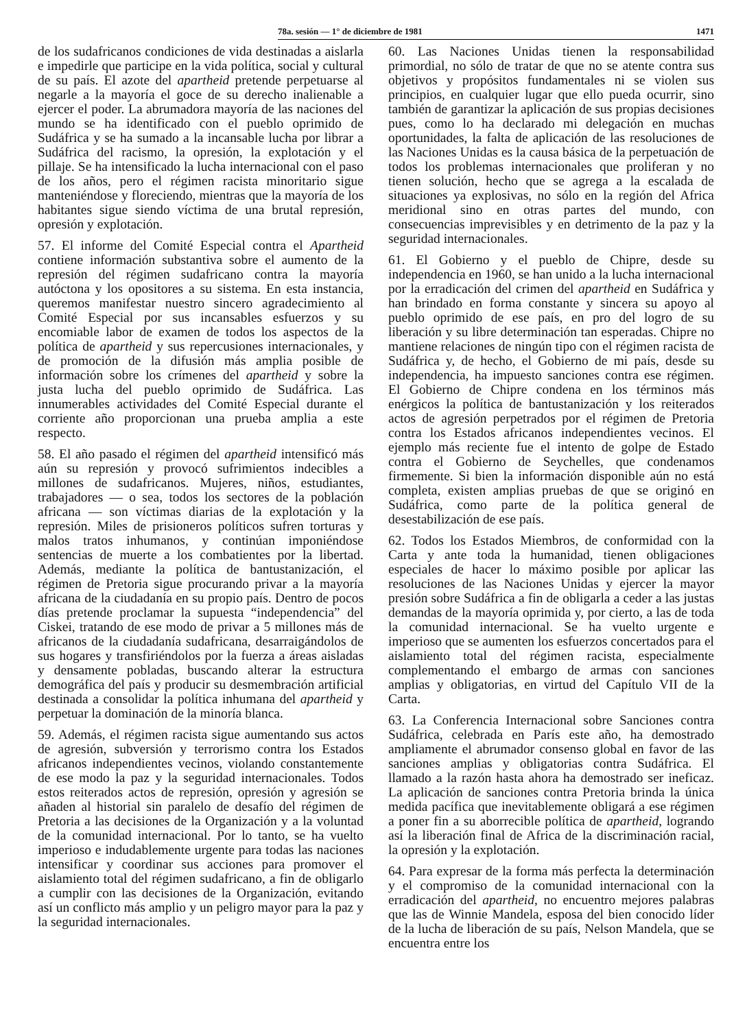78a. sesión — 1° de diciembre de 1981 1471
de los sudafricanos condiciones de vida destinadas a aislarla e impedirle que participe en la vida política, social y cultural de su país. El azote del apartheid pretende perpetuarse al negarle a la mayoría el goce de su derecho inalienable a ejercer el poder. La abrumadora mayoría de las naciones del mundo se ha identificado con el pueblo oprimido de Sudáfrica y se ha sumado a la incansable lucha por librar a Sudáfrica del racismo, la opresión, la explotación y el pillaje. Se ha intensificado la lucha internacional con el paso de los años, pero el régimen racista minoritario sigue manteniéndose y floreciendo, mientras que la mayoría de los habitantes sigue siendo víctima de una brutal represión, opresión y explotación.
57. El informe del Comité Especial contra el Apartheid contiene información substantiva sobre el aumento de la represión del régimen sudafricano contra la mayoría autóctona y los opositores a su sistema. En esta instancia, queremos manifestar nuestro sincero agradecimiento al Comité Especial por sus incansables esfuerzos y su encomiable labor de examen de todos los aspectos de la política de apartheid y sus repercusiones internacionales, y de promoción de la difusión más amplia posible de información sobre los crímenes del apartheid y sobre la justa lucha del pueblo oprimido de Sudáfrica. Las innumerables actividades del Comité Especial durante el corriente año proporcionan una prueba amplia a este respecto.
58. El año pasado el régimen del apartheid intensificó más aún su represión y provocó sufrimientos indecibles a millones de sudafricanos. Mujeres, niños, estudiantes, trabajadores — o sea, todos los sectores de la población africana — son víctimas diarias de la explotación y la represión. Miles de prisioneros políticos sufren torturas y malos tratos inhumanos, y continúan imponiéndose sentencias de muerte a los combatientes por la libertad. Además, mediante la política de bantustanización, el régimen de Pretoria sigue procurando privar a la mayoría africana de la ciudadanía en su propio país. Dentro de pocos días pretende proclamar la supuesta “independencia” del Ciskei, tratando de ese modo de privar a 5 millones más de africanos de la ciudadanía sudafricana, desarraigándolos de sus hogares y transfiriéndolos por la fuerza a áreas aisladas y densamente pobladas, buscando alterar la estructura demográfica del país y producir su desmembración artificial destinada a consolidar la política inhumana del apartheid y perpetuar la dominación de la minoría blanca.
59. Además, el régimen racista sigue aumentando sus actos de agresión, subversión y terrorismo contra los Estados africanos independientes vecinos, violando constantemente de ese modo la paz y la seguridad internacionales. Todos estos reiterados actos de represión, opresión y agresión se añaden al historial sin paralelo de desafío del régimen de Pretoria a las decisiones de la Organización y a la voluntad de la comunidad internacional. Por lo tanto, se ha vuelto imperioso e indudablemente urgente para todas las naciones intensificar y coordinar sus acciones para promover el aislamiento total del régimen sudafricano, a fin de obligarlo a cumplir con las decisiones de la Organización, evitando así un conflicto más amplio y un peligro mayor para la paz y la seguridad internacionales.
60. Las Naciones Unidas tienen la responsabilidad primordial, no sólo de tratar de que no se atente contra sus objetivos y propósitos fundamentales ni se violen sus principios, en cualquier lugar que ello pueda ocurrir, sino también de garantizar la aplicación de sus propias decisiones pues, como lo ha declarado mi delegación en muchas oportunidades, la falta de aplicación de las resoluciones de las Naciones Unidas es la causa básica de la perpetuación de todos los problemas internacionales que proliferan y no tienen solución, hecho que se agrega a la escalada de situaciones ya explosivas, no sólo en la región del Africa meridional sino en otras partes del mundo, con consecuencias imprevisibles y en detrimento de la paz y la seguridad internacionales.
61. El Gobierno y el pueblo de Chipre, desde su independencia en 1960, se han unido a la lucha internacional por la erradicación del crimen del apartheid en Sudáfrica y han brindado en forma constante y sincera su apoyo al pueblo oprimido de ese país, en pro del logro de su liberación y su libre determinación tan esperadas. Chipre no mantiene relaciones de ningún tipo con el régimen racista de Sudáfrica y, de hecho, el Gobierno de mi país, desde su independencia, ha impuesto sanciones contra ese régimen. El Gobierno de Chipre condena en los términos más enérgicos la política de bantustanización y los reiterados actos de agresión perpetrados por el régimen de Pretoria contra los Estados africanos independientes vecinos. El ejemplo más reciente fue el intento de golpe de Estado contra el Gobierno de Seychelles, que condenamos firmemente. Si bien la información disponible aún no está completa, existen amplias pruebas de que se originó en Sudáfrica, como parte de la política general de desestabilización de ese país.
62. Todos los Estados Miembros, de conformidad con la Carta y ante toda la humanidad, tienen obligaciones especiales de hacer lo máximo posible por aplicar las resoluciones de las Naciones Unidas y ejercer la mayor presión sobre Sudáfrica a fin de obligarla a ceder a las justas demandas de la mayoría oprimida y, por cierto, a las de toda la comunidad internacional. Se ha vuelto urgente e imperioso que se aumenten los esfuerzos concertados para el aislamiento total del régimen racista, especialmente complementando el embargo de armas con sanciones amplias y obligatorias, en virtud del Capítulo VII de la Carta.
63. La Conferencia Internacional sobre Sanciones contra Sudáfrica, celebrada en París este año, ha demostrado ampliamente el abrumador consenso global en favor de las sanciones amplias y obligatorias contra Sudáfrica. El llamado a la razón hasta ahora ha demostrado ser ineficaz. La aplicación de sanciones contra Pretoria brinda la única medida pacífica que inevitablemente obligará a ese régimen a poner fin a su aborrecible política de apartheid, logrando así la liberación final de Africa de la discriminación racial, la opresión y la explotación.
64. Para expresar de la forma más perfecta la determinación y el compromiso de la comunidad internacional con la erradicación del apartheid, no encuentro mejores palabras que las de Winnie Mandela, esposa del bien conocido líder de la lucha de liberación de su país, Nelson Mandela, que se encuentra entre los